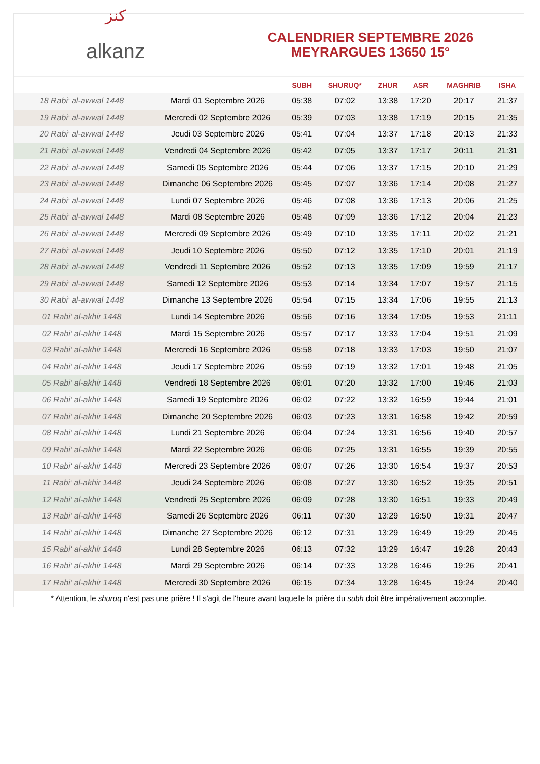ﻛﻨﺰ
alkanz
CALENDRIER SEPTEMBRE 2026
MEYRARGUES 13650 15°
| | | SUBH | SHURUQ* | ZHUR | ASR | MAGHRIB | ISHA |
| --- | --- | --- | --- | --- | --- | --- | --- |
| 18 Rabi‘ al-awwal 1448 | Mardi 01 Septembre 2026 | 05:38 | 07:02 | 13:38 | 17:20 | 20:17 | 21:37 |
| 19 Rabi‘ al-awwal 1448 | Mercredi 02 Septembre 2026 | 05:39 | 07:03 | 13:38 | 17:19 | 20:15 | 21:35 |
| 20 Rabi‘ al-awwal 1448 | Jeudi 03 Septembre 2026 | 05:41 | 07:04 | 13:37 | 17:18 | 20:13 | 21:33 |
| 21 Rabi‘ al-awwal 1448 | Vendredi 04 Septembre 2026 | 05:42 | 07:05 | 13:37 | 17:17 | 20:11 | 21:31 |
| 22 Rabi‘ al-awwal 1448 | Samedi 05 Septembre 2026 | 05:44 | 07:06 | 13:37 | 17:15 | 20:10 | 21:29 |
| 23 Rabi‘ al-awwal 1448 | Dimanche 06 Septembre 2026 | 05:45 | 07:07 | 13:36 | 17:14 | 20:08 | 21:27 |
| 24 Rabi‘ al-awwal 1448 | Lundi 07 Septembre 2026 | 05:46 | 07:08 | 13:36 | 17:13 | 20:06 | 21:25 |
| 25 Rabi‘ al-awwal 1448 | Mardi 08 Septembre 2026 | 05:48 | 07:09 | 13:36 | 17:12 | 20:04 | 21:23 |
| 26 Rabi‘ al-awwal 1448 | Mercredi 09 Septembre 2026 | 05:49 | 07:10 | 13:35 | 17:11 | 20:02 | 21:21 |
| 27 Rabi‘ al-awwal 1448 | Jeudi 10 Septembre 2026 | 05:50 | 07:12 | 13:35 | 17:10 | 20:01 | 21:19 |
| 28 Rabi‘ al-awwal 1448 | Vendredi 11 Septembre 2026 | 05:52 | 07:13 | 13:35 | 17:09 | 19:59 | 21:17 |
| 29 Rabi‘ al-awwal 1448 | Samedi 12 Septembre 2026 | 05:53 | 07:14 | 13:34 | 17:07 | 19:57 | 21:15 |
| 30 Rabi‘ al-awwal 1448 | Dimanche 13 Septembre 2026 | 05:54 | 07:15 | 13:34 | 17:06 | 19:55 | 21:13 |
| 01 Rabi‘ al-akhir 1448 | Lundi 14 Septembre 2026 | 05:56 | 07:16 | 13:34 | 17:05 | 19:53 | 21:11 |
| 02 Rabi‘ al-akhir 1448 | Mardi 15 Septembre 2026 | 05:57 | 07:17 | 13:33 | 17:04 | 19:51 | 21:09 |
| 03 Rabi‘ al-akhir 1448 | Mercredi 16 Septembre 2026 | 05:58 | 07:18 | 13:33 | 17:03 | 19:50 | 21:07 |
| 04 Rabi‘ al-akhir 1448 | Jeudi 17 Septembre 2026 | 05:59 | 07:19 | 13:32 | 17:01 | 19:48 | 21:05 |
| 05 Rabi‘ al-akhir 1448 | Vendredi 18 Septembre 2026 | 06:01 | 07:20 | 13:32 | 17:00 | 19:46 | 21:03 |
| 06 Rabi‘ al-akhir 1448 | Samedi 19 Septembre 2026 | 06:02 | 07:22 | 13:32 | 16:59 | 19:44 | 21:01 |
| 07 Rabi‘ al-akhir 1448 | Dimanche 20 Septembre 2026 | 06:03 | 07:23 | 13:31 | 16:58 | 19:42 | 20:59 |
| 08 Rabi‘ al-akhir 1448 | Lundi 21 Septembre 2026 | 06:04 | 07:24 | 13:31 | 16:56 | 19:40 | 20:57 |
| 09 Rabi‘ al-akhir 1448 | Mardi 22 Septembre 2026 | 06:06 | 07:25 | 13:31 | 16:55 | 19:39 | 20:55 |
| 10 Rabi‘ al-akhir 1448 | Mercredi 23 Septembre 2026 | 06:07 | 07:26 | 13:30 | 16:54 | 19:37 | 20:53 |
| 11 Rabi‘ al-akhir 1448 | Jeudi 24 Septembre 2026 | 06:08 | 07:27 | 13:30 | 16:52 | 19:35 | 20:51 |
| 12 Rabi‘ al-akhir 1448 | Vendredi 25 Septembre 2026 | 06:09 | 07:28 | 13:30 | 16:51 | 19:33 | 20:49 |
| 13 Rabi‘ al-akhir 1448 | Samedi 26 Septembre 2026 | 06:11 | 07:30 | 13:29 | 16:50 | 19:31 | 20:47 |
| 14 Rabi‘ al-akhir 1448 | Dimanche 27 Septembre 2026 | 06:12 | 07:31 | 13:29 | 16:49 | 19:29 | 20:45 |
| 15 Rabi‘ al-akhir 1448 | Lundi 28 Septembre 2026 | 06:13 | 07:32 | 13:29 | 16:47 | 19:28 | 20:43 |
| 16 Rabi‘ al-akhir 1448 | Mardi 29 Septembre 2026 | 06:14 | 07:33 | 13:28 | 16:46 | 19:26 | 20:41 |
| 17 Rabi‘ al-akhir 1448 | Mercredi 30 Septembre 2026 | 06:15 | 07:34 | 13:28 | 16:45 | 19:24 | 20:40 |
* Attention, le shuruq n'est pas une prière ! Il s'agit de l'heure avant laquelle la prière du subh doit être impérativement accomplie.